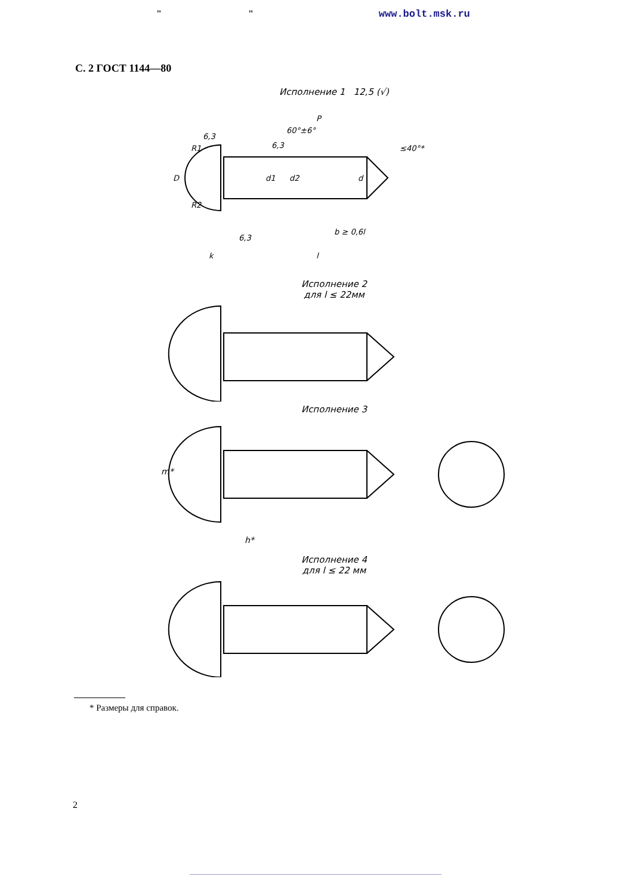" " www.bolt.msk.ru
С. 2 ГОСТ 1144—80
Исполнение 1 12,5 (√)
D
R1
R2
d1
d2
d
P
60°±6°
≤40°*
b ≥ 0,6l
k
l
6,3
6,3
6,3
Исполнение 2
для l ≤ 22мм
Исполнение 3
m*
h*
Исполнение 4
для l ≤ 22 мм
* Размеры для справок.
2